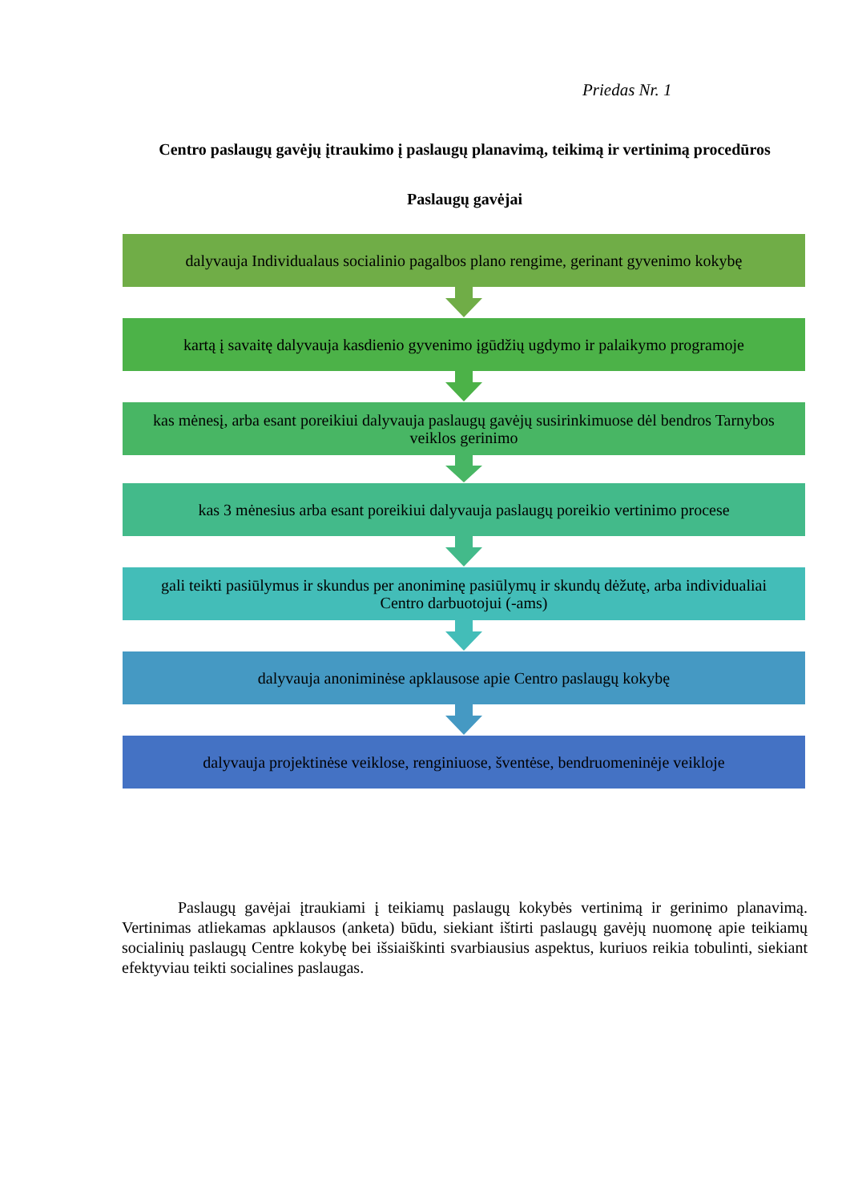Priedas Nr. 1
Centro paslaugų gavėjų įtraukimo į paslaugų planavimą, teikimą ir vertinimą procedūros
Paslaugų gavėjai
dalyvauja Individualaus socialinio pagalbos plano rengime, gerinant gyvenimo kokybę
kartą į savaitę dalyvauja kasdienio gyvenimo įgūdžių ugdymo ir palaikymo programoje
kas mėnesį, arba esant poreikiui dalyvauja paslaugų gavėjų susirinkimuose dėl bendros Tarnybos veiklos gerinimo
kas 3 mėnesius arba esant poreikiui dalyvauja paslaugų poreikio vertinimo procese
gali teikti pasiūlymus ir skundus per anoniminę pasiūlymų ir skundų dėžutę, arba individualiai Centro darbuotojui (-ams)
dalyvauja anoniminėse apklausose apie Centro paslaugų kokybę
dalyvauja projektinėse veiklose, renginiuose, šventėse, bendruomeninėje veikloje
Paslaugų gavėjai įtraukiami į teikiamų paslaugų kokybės vertinimą ir gerinimo planavimą. Vertinimas atliekamas apklausos (anketa) būdu, siekiant ištirti paslaugų gavėjų nuomonę apie teikiamų socialinių paslaugų Centre kokybę bei išsiaiškinti svarbiausius aspektus, kuriuos reikia tobulinti, siekiant efektyviau teikti socialines paslaugas.